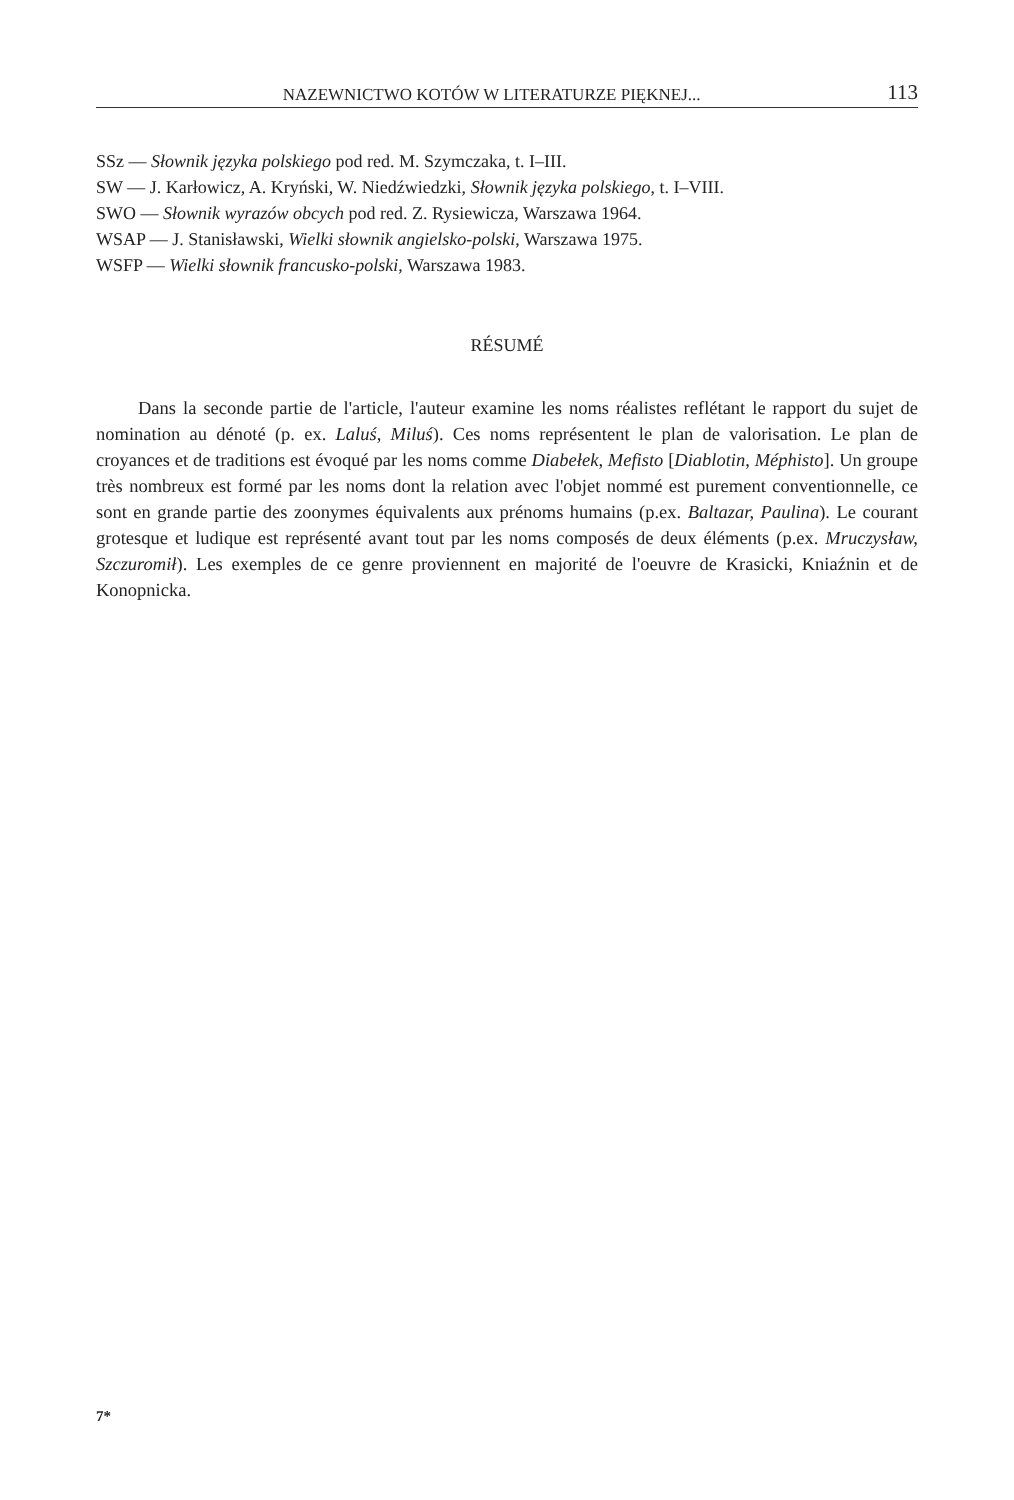NAZEWNICTWO KOTÓW W LITERATURZE PIĘKNEJ... 113
SSz — Słownik języka polskiego pod red. M. Szymczaka, t. I–III.
SW — J. Karłowicz, A. Kryński, W. Niedźwiedzki, Słownik języka polskiego, t. I–VIII.
SWO — Słownik wyrazów obcych pod red. Z. Rysiewicza, Warszawa 1964.
WSAP — J. Stanisławski, Wielki słownik angielsko-polski, Warszawa 1975.
WSFP — Wielki słownik francusko-polski, Warszawa 1983.
RÉSUMÉ
Dans la seconde partie de l'article, l'auteur examine les noms réalistes reflétant le rapport du sujet de nomination au dénoté (p. ex. Laluś, Miluś). Ces noms représentent le plan de valorisation. Le plan de croyances et de traditions est évoqué par les noms comme Diabełek, Mefisto [Diablotin, Méphisto]. Un groupe très nombreux est formé par les noms dont la relation avec l'objet nommé est purement conventionnelle, ce sont en grande partie des zoonymes équivalents aux prénoms humains (p.ex. Baltazar, Paulina). Le courant grotesque et ludique est représenté avant tout par les noms composés de deux éléments (p.ex. Mruczysław, Szczuromił). Les exemples de ce genre proviennent en majorité de l'oeuvre de Krasicki, Kniaźnin et de Konopnicka.
7*